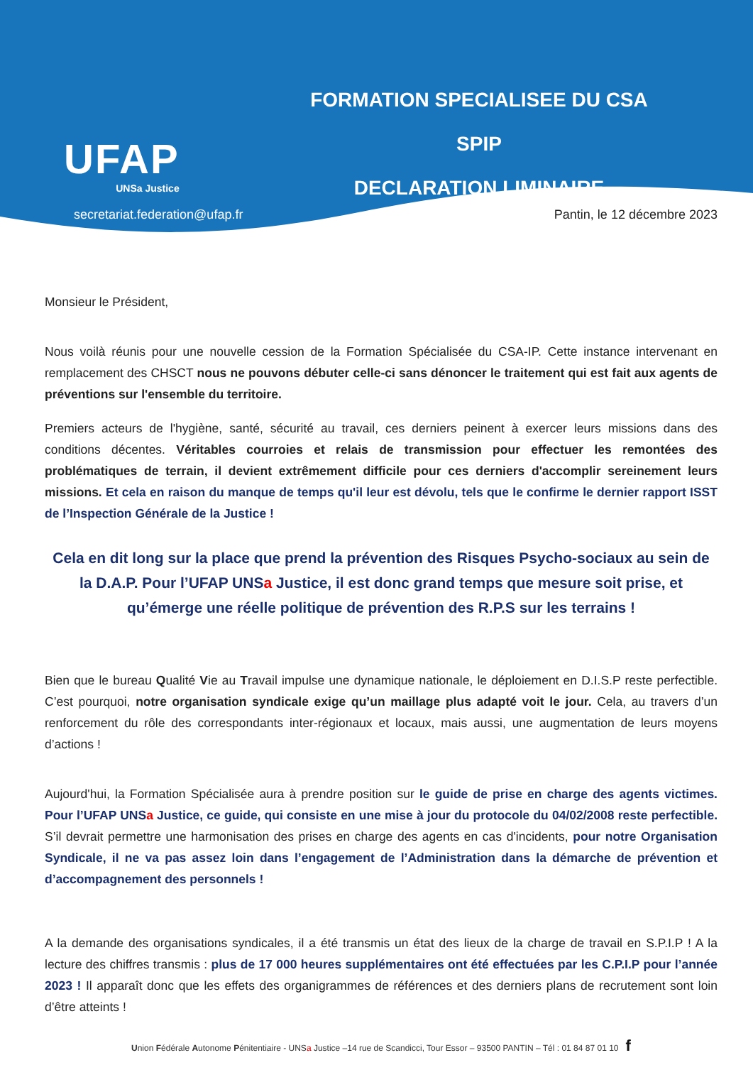UFAP
UNSa Justice
FORMATION SPECIALISEE DU CSA SPIP
DECLARATION LIMINAIRE
secretariat.federation@ufap.fr Pantin, le 12 décembre 2023
Monsieur le Président,
Nous voilà réunis pour une nouvelle cession de la Formation Spécialisée du CSA-IP. Cette instance intervenant en remplacement des CHSCT nous ne pouvons débuter celle-ci sans dénoncer le traitement qui est fait aux agents de préventions sur l'ensemble du territoire.
Premiers acteurs de l'hygiène, santé, sécurité au travail, ces derniers peinent à exercer leurs missions dans des conditions décentes. Véritables courroies et relais de transmission pour effectuer les remontées des problématiques de terrain, il devient extrêmement difficile pour ces derniers d'accomplir sereinement leurs missions. Et cela en raison du manque de temps qu'il leur est dévolu, tels que le confirme le dernier rapport ISST de l’Inspection Générale de la Justice !
Cela en dit long sur la place que prend la prévention des Risques Psycho-sociaux au sein de la D.A.P. Pour l’UFAP UNSa Justice, il est donc grand temps que mesure soit prise, et qu’émerge une réelle politique de prévention des R.P.S sur les terrains !
Bien que le bureau Qualité Vie au Travail impulse une dynamique nationale, le déploiement en D.I.S.P reste perfectible. C’est pourquoi, notre organisation syndicale exige qu’un maillage plus adapté voit le jour. Cela, au travers d’un renforcement du rôle des correspondants inter-régionaux et locaux, mais aussi, une augmentation de leurs moyens d’actions !
Aujourd'hui, la Formation Spécialisée aura à prendre position sur le guide de prise en charge des agents victimes. Pour l’UFAP UNSa Justice, ce guide, qui consiste en une mise à jour du protocole du 04/02/2008 reste perfectible. S’il devrait permettre une harmonisation des prises en charge des agents en cas d'incidents, pour notre Organisation Syndicale, il ne va pas assez loin dans l’engagement de l’Administration dans la démarche de prévention et d’accompagnement des personnels !
A la demande des organisations syndicales, il a été transmis un état des lieux de la charge de travail en S.P.I.P ! A la lecture des chiffres transmis : plus de 17 000 heures supplémentaires ont été effectuées par les C.P.I.P pour l’année 2023 ! Il apparaît donc que les effets des organigrammes de références et des derniers plans de recrutement sont loin d’être atteints !
Union Fédérale Autonome Pénitentiaire - UNSa Justice –14 rue de Scandicci, Tour Essor – 93500 PANTIN – Tél : 01 84 87 01 10 f